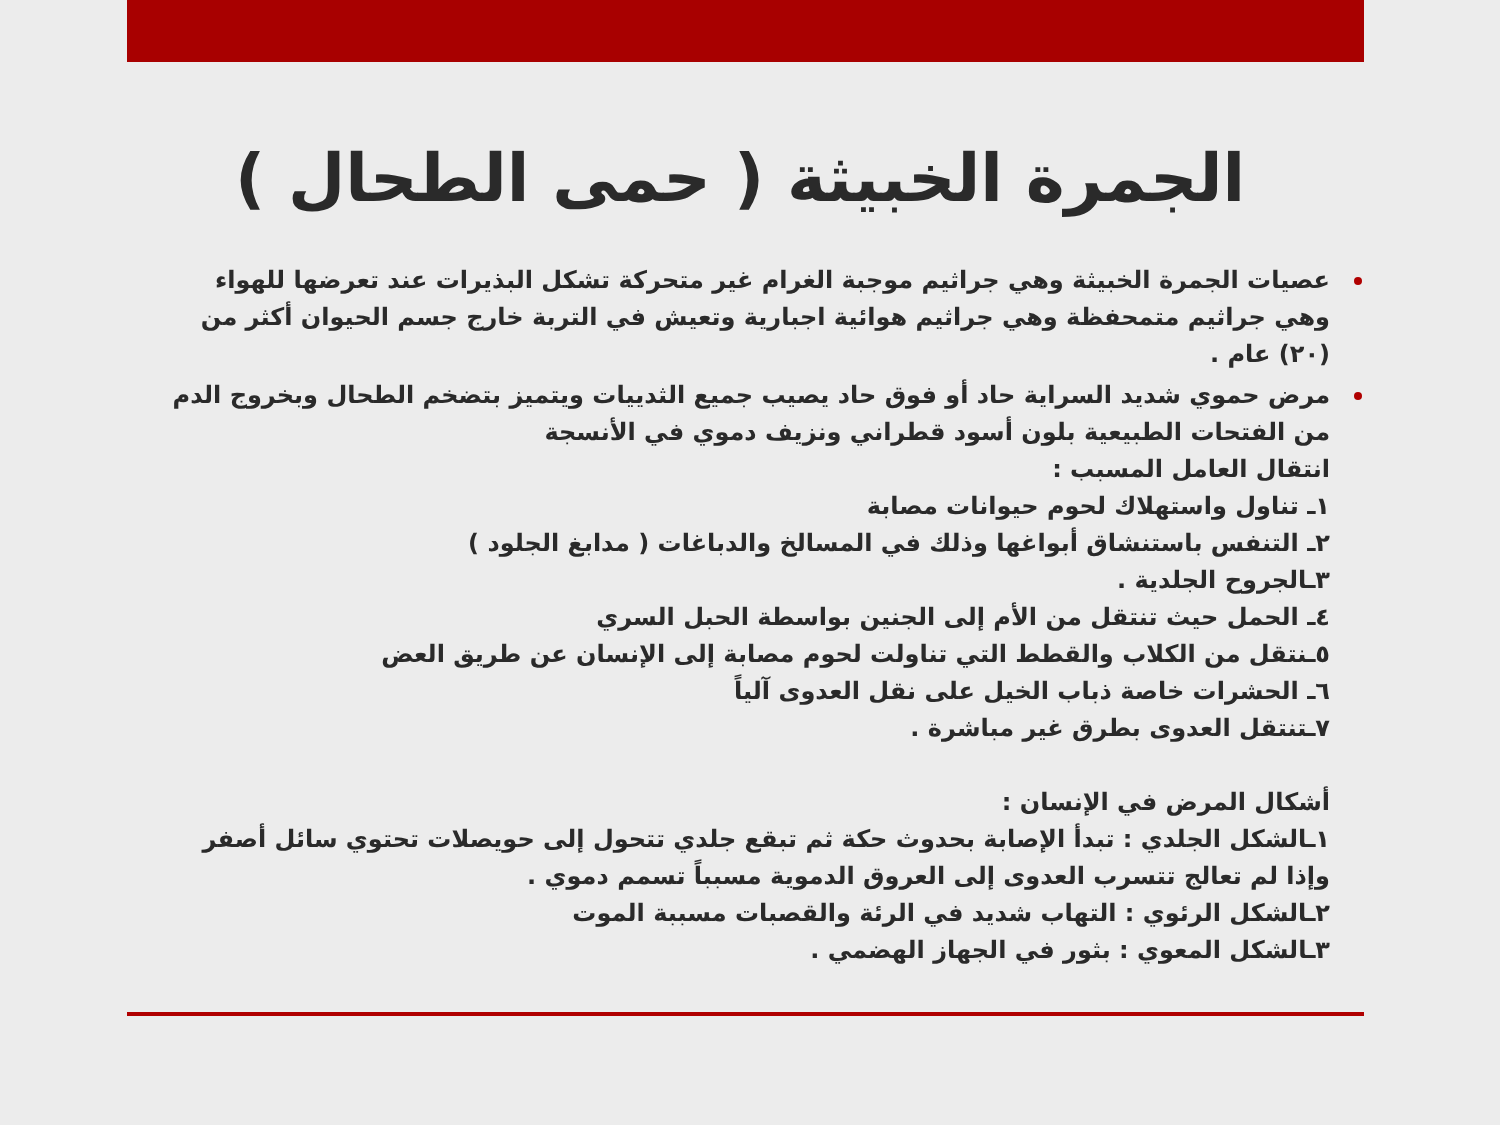الجمرة الخبيثة ( حمى الطحال )
عصيات الجمرة الخبيثة وهي جراثيم موجبة الغرام غير متحركة تشكل البذيرات عند تعرضها للهواء وهي جراثيم متمحفظة وهي جراثيم هوائية اجبارية وتعيش في التربة خارج جسم الحيوان أكثر من (٢٠) عام .
مرض حموي شديد السراية حاد أو فوق حاد يصيب جميع الثدييات ويتميز بتضخم الطحال وبخروج الدم من الفتحات الطبيعية بلون أسود قطراني ونزيف دموي في الأنسجة
انتقال العامل المسبب :
١ـ تناول واستهلاك لحوم حيوانات مصابة
٢ـ التنفس باستنشاق أبواغها وذلك في المسالخ والدباغات ( مدابغ الجلود )
٣ـالجروح الجلدية .
٤ـ الحمل حيث تنتقل من الأم إلى الجنين بواسطة الحبل السري
٥ـنتقل من الكلاب والقطط التي تناولت لحوم مصابة إلى الإنسان عن طريق العض
٦ـ الحشرات خاصة ذباب الخيل على نقل العدوى آلياً
٧ـتنتقل العدوى بطرق غير مباشرة .
أشكال المرض في الإنسان :
١ـالشكل الجلدي : تبدأ الإصابة بحدوث حكة ثم تبقع جلدي تتحول إلى حويصلات تحتوي سائل أصفر وإذا لم تعالج تتسرب العدوى إلى العروق الدموية مسبباً تسمم دموي .
٢ـالشكل الرئوي : التهاب شديد في الرئة والقصبات مسببة الموت
٣ـالشكل المعوي : بثور في الجهاز الهضمي .